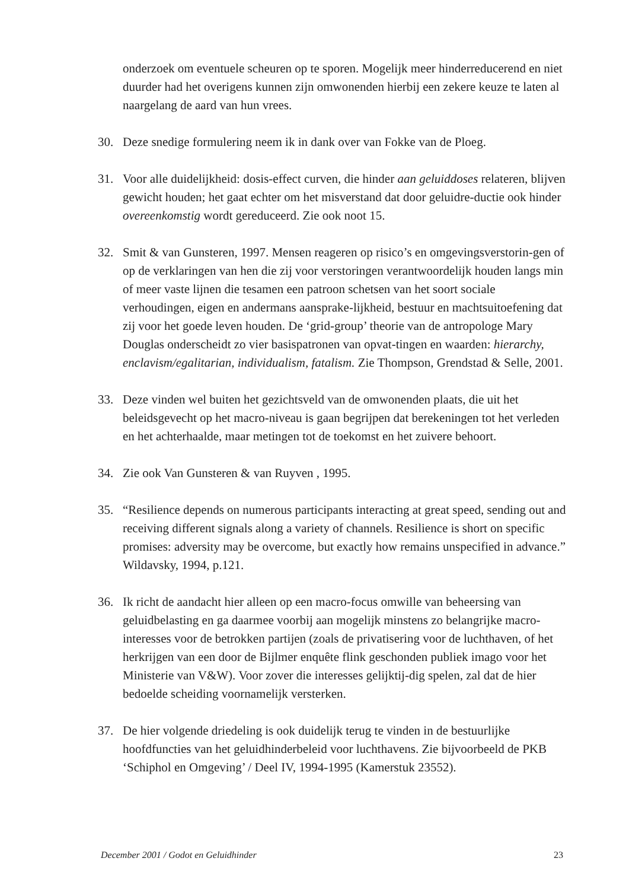onderzoek om eventuele scheuren op te sporen. Mogelijk meer hinderreducerend en niet duurder had het overigens kunnen zijn omwonenden hierbij een zekere keuze te laten al naargelang de aard van hun vrees.
30. Deze snedige formulering neem ik in dank over van Fokke van de Ploeg.
31. Voor alle duidelijkheid: dosis-effect curven, die hinder aan geluiddoses relateren, blijven gewicht houden; het gaat echter om het misverstand dat door geluidre-ductie ook hinder overeenkomstig wordt gereduceerd. Zie ook noot 15.
32. Smit & van Gunsteren, 1997. Mensen reageren op risico’s en omgevingsverstorin-gen of op de verklaringen van hen die zij voor verstoringen verantwoordelijk houden langs min of meer vaste lijnen die tesamen een patroon schetsen van het soort sociale verhoudingen, eigen en andermans aansprake-lijkheid, bestuur en machtsuitoefening dat zij voor het goede leven houden. De ‘grid-group’ theorie van de antropologe Mary Douglas onderscheidt zo vier basispatronen van opvat-tingen en waarden: hierarchy, enclavism/egalitarian, individualism, fatalism. Zie Thompson, Grendstad & Selle, 2001.
33. Deze vinden wel buiten het gezichtsveld van de omwonenden plaats, die uit het beleidsgevecht op het macro-niveau is gaan begrijpen dat berekeningen tot het verleden en het achterhaalde, maar metingen tot de toekomst en het zuivere behoort.
34. Zie ook Van Gunsteren & van Ruyven , 1995.
35. “Resilience depends on numerous participants interacting at great speed, sending out and receiving different signals along a variety of channels. Resilience is short on specific promises: adversity may be overcome, but exactly how remains unspecified in advance.” Wildavsky, 1994, p.121.
36. Ik richt de aandacht hier alleen op een macro-focus omwille van beheersing van geluidbelasting en ga daarmee voorbij aan mogelijk minstens zo belangrijke macro-interesses voor de betrokken partijen (zoals de privatisering voor de luchthaven, of het herkrijgen van een door de Bijlmer enquête flink geschonden publiek imago voor het Ministerie van V&W). Voor zover die interesses gelijktij-dig spelen, zal dat de hier bedoelde scheiding voornamelijk versterken.
37. De hier volgende driedeling is ook duidelijk terug te vinden in de bestuurlijke hoofdfuncties van het geluidhinderbeleid voor luchthavens. Zie bijvoorbeeld de PKB ‘Schiphol en Omgeving’ / Deel IV, 1994-1995 (Kamerstuk 23552).
December 2001 / Godot en Geluidhinder 23